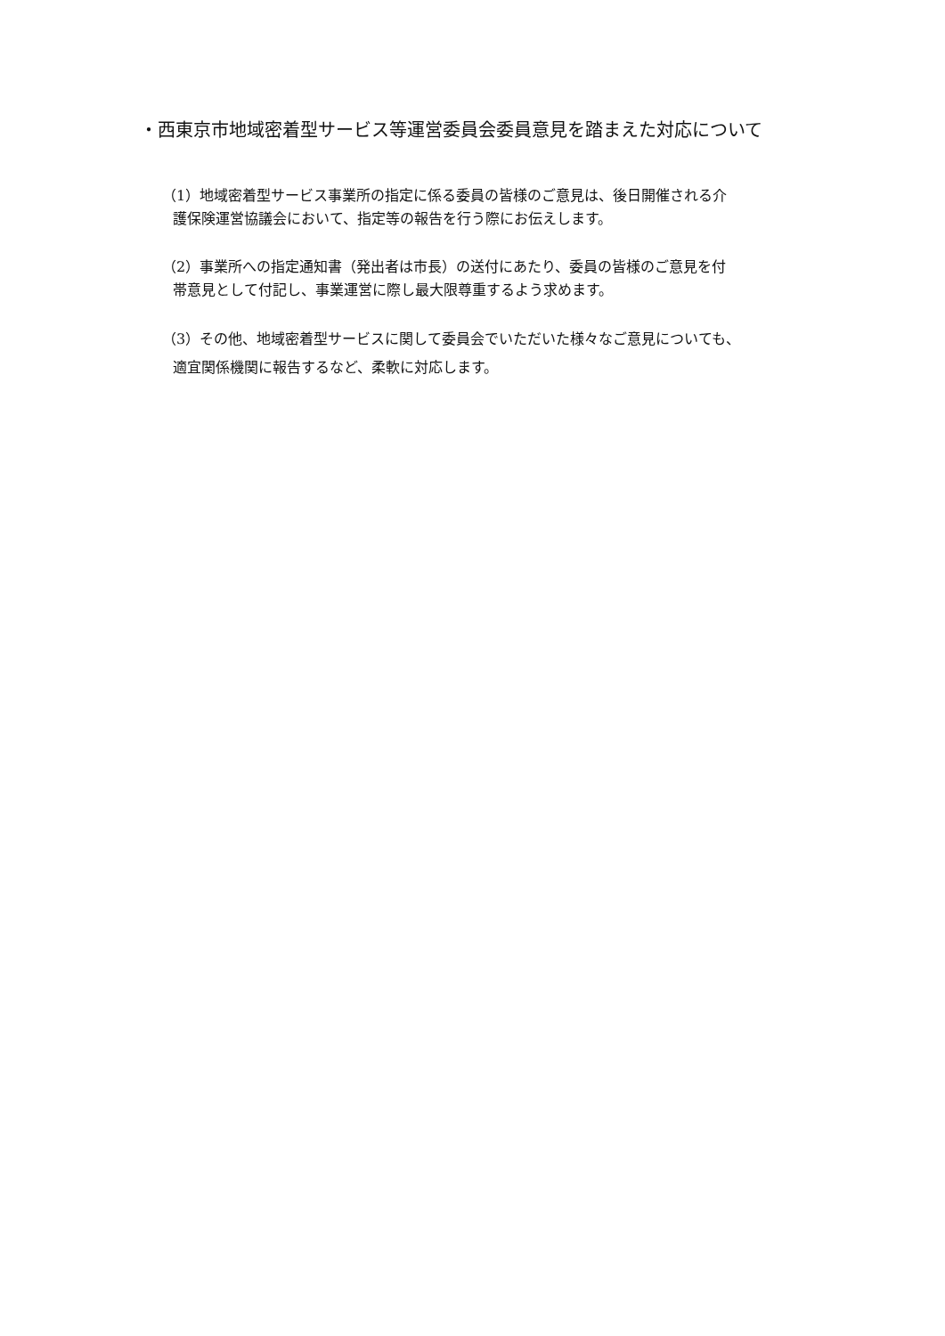・西東京市地域密着型サービス等運営委員会委員意見を踏まえた対応について
（1）地域密着型サービス事業所の指定に係る委員の皆様のご意見は、後日開催される介
護保険運営協議会において、指定等の報告を行う際にお伝えします。
（2）事業所への指定通知書（発出者は市長）の送付にあたり、委員の皆様のご意見を付
帯意見として付記し、事業運営に際し最大限尊重するよう求めます。
（3）その他、地域密着型サービスに関して委員会でいただいた様々なご意見についても、
適宜関係機関に報告するなど、柔軟に対応します。